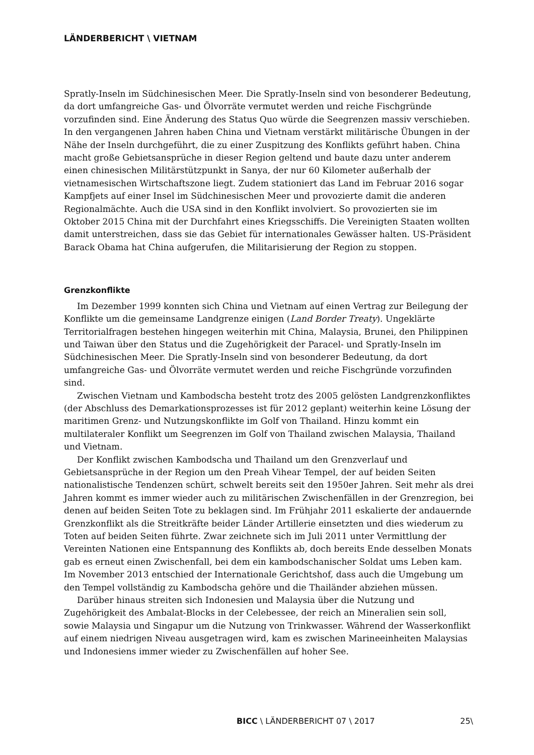LÄNDERBERICHT \ VIETNAM
Spratly-Inseln im Südchinesischen Meer. Die Spratly-Inseln sind von besonderer Bedeutung, da dort umfangreiche Gas- und Ölvorräte vermutet werden und reiche Fischgründe vorzufinden sind. Eine Änderung des Status Quo würde die Seegrenzen massiv verschieben. In den vergangenen Jahren haben China und Vietnam verstärkt militärische Übungen in der Nähe der Inseln durchgeführt, die zu einer Zuspitzung des Konflikts geführt haben. China macht große Gebietsansprüche in dieser Region geltend und baute dazu unter anderem einen chinesischen Militärstützpunkt in Sanya, der nur 60 Kilometer außerhalb der vietnamesischen Wirtschaftszone liegt. Zudem stationiert das Land im Februar 2016 sogar Kampfjets auf einer Insel im Südchinesischen Meer und provozierte damit die anderen Regionalmächte. Auch die USA sind in den Konflikt involviert. So provozierten sie im Oktober 2015 China mit der Durchfahrt eines Kriegsschiffs. Die Vereinigten Staaten wollten damit unterstreichen, dass sie das Gebiet für internationales Gewässer halten. US-Präsident Barack Obama hat China aufgerufen, die Militarisierung der Region zu stoppen.
Grenzkonflikte
Im Dezember 1999 konnten sich China und Vietnam auf einen Vertrag zur Beilegung der Konflikte um die gemeinsame Landgrenze einigen (Land Border Treaty). Ungeklärte Territorialfragen bestehen hingegen weiterhin mit China, Malaysia, Brunei, den Philippinen und Taiwan über den Status und die Zugehörigkeit der Paracel- und Spratly-Inseln im Südchinesischen Meer. Die Spratly-Inseln sind von besonderer Bedeutung, da dort umfangreiche Gas- und Ölvorräte vermutet werden und reiche Fischgründe vorzufinden sind.
Zwischen Vietnam und Kambodscha besteht trotz des 2005 gelösten Landgrenzkonfliktes (der Abschluss des Demarkationsprozesses ist für 2012 geplant) weiterhin keine Lösung der maritimen Grenz- und Nutzungskonflikte im Golf von Thailand. Hinzu kommt ein multilateraler Konflikt um Seegrenzen im Golf von Thailand zwischen Malaysia, Thailand und Vietnam.
Der Konflikt zwischen Kambodscha und Thailand um den Grenzverlauf und Gebietsansprüche in der Region um den Preah Vihear Tempel, der auf beiden Seiten nationalistische Tendenzen schürt, schwelt bereits seit den 1950er Jahren. Seit mehr als drei Jahren kommt es immer wieder auch zu militärischen Zwischenfällen in der Grenzregion, bei denen auf beiden Seiten Tote zu beklagen sind. Im Frühjahr 2011 eskalierte der andauernde Grenzkonflikt als die Streitkräfte beider Länder Artillerie einsetzten und dies wiederum zu Toten auf beiden Seiten führte. Zwar zeichnete sich im Juli 2011 unter Vermittlung der Vereinten Nationen eine Entspannung des Konflikts ab, doch bereits Ende desselben Monats gab es erneut einen Zwischenfall, bei dem ein kambodschanischer Soldat ums Leben kam. Im November 2013 entschied der Internationale Gerichtshof, dass auch die Umgebung um den Tempel vollständig zu Kambodscha gehöre und die Thailänder abziehen müssen.
Darüber hinaus streiten sich Indonesien und Malaysia über die Nutzung und Zugehörigkeit des Ambalat-Blocks in der Celebessee, der reich an Mineralien sein soll, sowie Malaysia und Singapur um die Nutzung von Trinkwasser. Während der Wasserkonflikt auf einem niedrigen Niveau ausgetragen wird, kam es zwischen Marineeinheiten Malaysias und Indonesiens immer wieder zu Zwischenfällen auf hoher See.
BICC \ LÄNDERBERICHT 07 \ 2017 25\